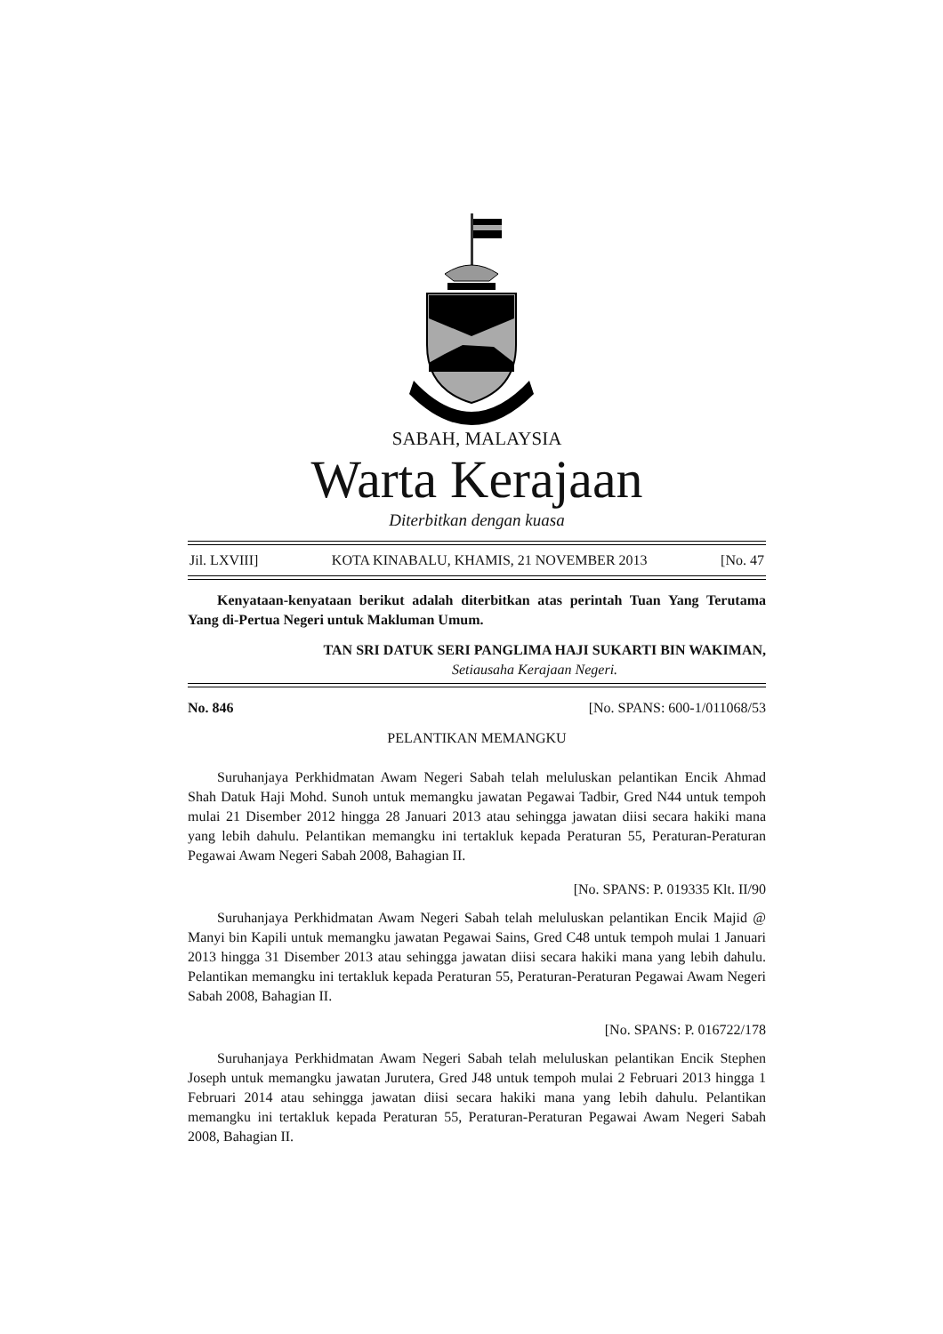SABAH, MALAYSIA
Warta Kerajaan
Diterbitkan dengan kuasa
Jil. LXVIII] KOTA KINABALU, KHAMIS, 21 NOVEMBER 2013 [No. 47
Kenyataan-kenyataan berikut adalah diterbitkan atas perintah Tuan Yang Terutama Yang di-Pertua Negeri untuk Makluman Umum.
TAN SRI DATUK SERI PANGLIMA HAJI SUKARTI BIN WAKIMAN,
Setiausaha Kerajaan Negeri.
No. 846 [No. SPANS: 600-1/011068/53
PELANTIKAN MEMANGKU
Suruhanjaya Perkhidmatan Awam Negeri Sabah telah meluluskan pelantikan Encik Ahmad Shah Datuk Haji Mohd. Sunoh untuk memangku jawatan Pegawai Tadbir, Gred N44 untuk tempoh mulai 21 Disember 2012 hingga 28 Januari 2013 atau sehingga jawatan diisi secara hakiki mana yang lebih dahulu. Pelantikan memangku ini tertakluk kepada Peraturan 55, Peraturan-Peraturan Pegawai Awam Negeri Sabah 2008, Bahagian II.
[No. SPANS: P. 019335 Klt. II/90
Suruhanjaya Perkhidmatan Awam Negeri Sabah telah meluluskan pelantikan Encik Majid @ Manyi bin Kapili untuk memangku jawatan Pegawai Sains, Gred C48 untuk tempoh mulai 1 Januari 2013 hingga 31 Disember 2013 atau sehingga jawatan diisi secara hakiki mana yang lebih dahulu. Pelantikan memangku ini tertakluk kepada Peraturan 55, Peraturan-Peraturan Pegawai Awam Negeri Sabah 2008, Bahagian II.
[No. SPANS: P. 016722/178
Suruhanjaya Perkhidmatan Awam Negeri Sabah telah meluluskan pelantikan Encik Stephen Joseph untuk memangku jawatan Jurutera, Gred J48 untuk tempoh mulai 2 Februari 2013 hingga 1 Februari 2014 atau sehingga jawatan diisi secara hakiki mana yang lebih dahulu. Pelantikan memangku ini tertakluk kepada Peraturan 55, Peraturan-Peraturan Pegawai Awam Negeri Sabah 2008, Bahagian II.